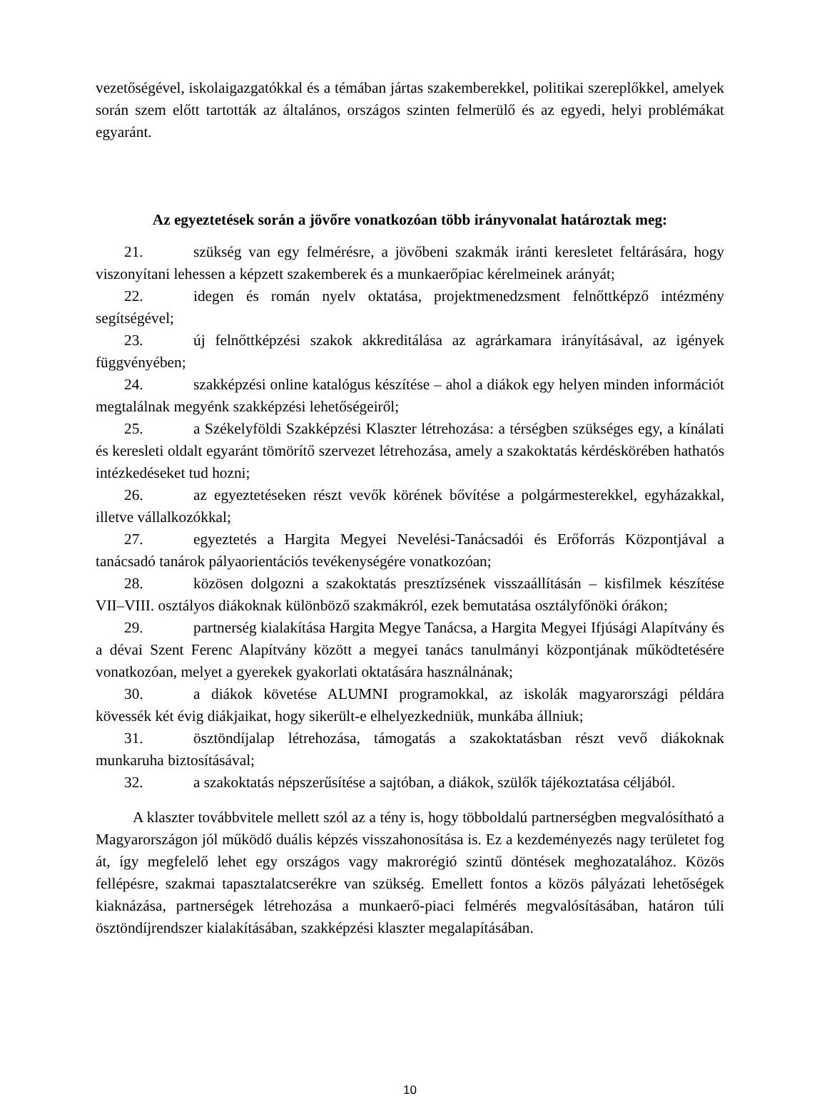vezetőségével, iskolaigazgatókkal és a témában jártas szakemberekkel, politikai szereplőkkel, amelyek során szem előtt tartották az általános, országos szinten felmerülő és az egyedi, helyi problémákat egyaránt.
Az egyeztetések során a jövőre vonatkozóan több irányvonalat határoztak meg:
21. szükség van egy felmérésre, a jövőbeni szakmák iránti keresletet feltárására, hogy viszonyítani lehessen a képzett szakemberek és a munkaerőpiac kérelmeinek arányát;
22. idegen és román nyelv oktatása, projektmenedzsment felnőttképző intézmény segítségével;
23. új felnőttképzési szakok akkreditálása az agrárkamara irányításával, az igények függvényében;
24. szakképzési online katalógus készítése – ahol a diákok egy helyen minden információt megtalálnak megyénk szakképzési lehetőségeiről;
25. a Székelyföldi Szakképzési Klaszter létrehozása: a térségben szükséges egy, a kínálati és keresleti oldalt egyaránt tömörítő szervezet létrehozása, amely a szakoktatás kérdéskörében hathatós intézkedéseket tud hozni;
26. az egyeztetéseken részt vevők körének bővítése a polgármesterekkel, egyházakkal, illetve vállalkozókkal;
27. egyeztetés a Hargita Megyei Nevelési-Tanácsadói és Erőforrás Központjával a tanácsadó tanárok pályaorientációs tevékenységére vonatkozóan;
28. közösen dolgozni a szakoktatás presztízsének visszaállításán – kisfilmek készítése VII–VIII. osztályos diákoknak különböző szakmákról, ezek bemutatása osztályfőnöki órákon;
29. partnerség kialakítása Hargita Megye Tanácsa, a Hargita Megyei Ifjúsági Alapítvány és a dévai Szent Ferenc Alapítvány között a megyei tanács tanulmányi központjának működtetésére vonatkozóan, melyet a gyerekek gyakorlati oktatására használnának;
30. a diákok követése ALUMNI programokkal, az iskolák magyarországi példára kövessék két évig diákjaikat, hogy sikerült-e elhelyezkedniük, munkába állniuk;
31. ösztöndíjalap létrehozása, támogatás a szakoktatásban részt vevő diákoknak munkaruha biztosításával;
32. a szakoktatás népszerűsítése a sajtóban, a diákok, szülők tájékoztatása céljából.
A klaszter továbbvitele mellett szól az a tény is, hogy többoldalú partnerségben megvalósítható a Magyarországon jól működő duális képzés visszahonosítása is. Ez a kezdeményezés nagy területet fog át, így megfelelő lehet egy országos vagy makrorégió szintű döntések meghozatalához. Közös fellépésre, szakmai tapasztalatcserékre van szükség. Emellett fontos a közös pályázati lehetőségek kiaknázása, partnerségek létrehozása a munkaerő-piaci felmérés megvalósításában, határon túli ösztöndíjrendszer kialakításában, szakképzési klaszter megalapításában.
10